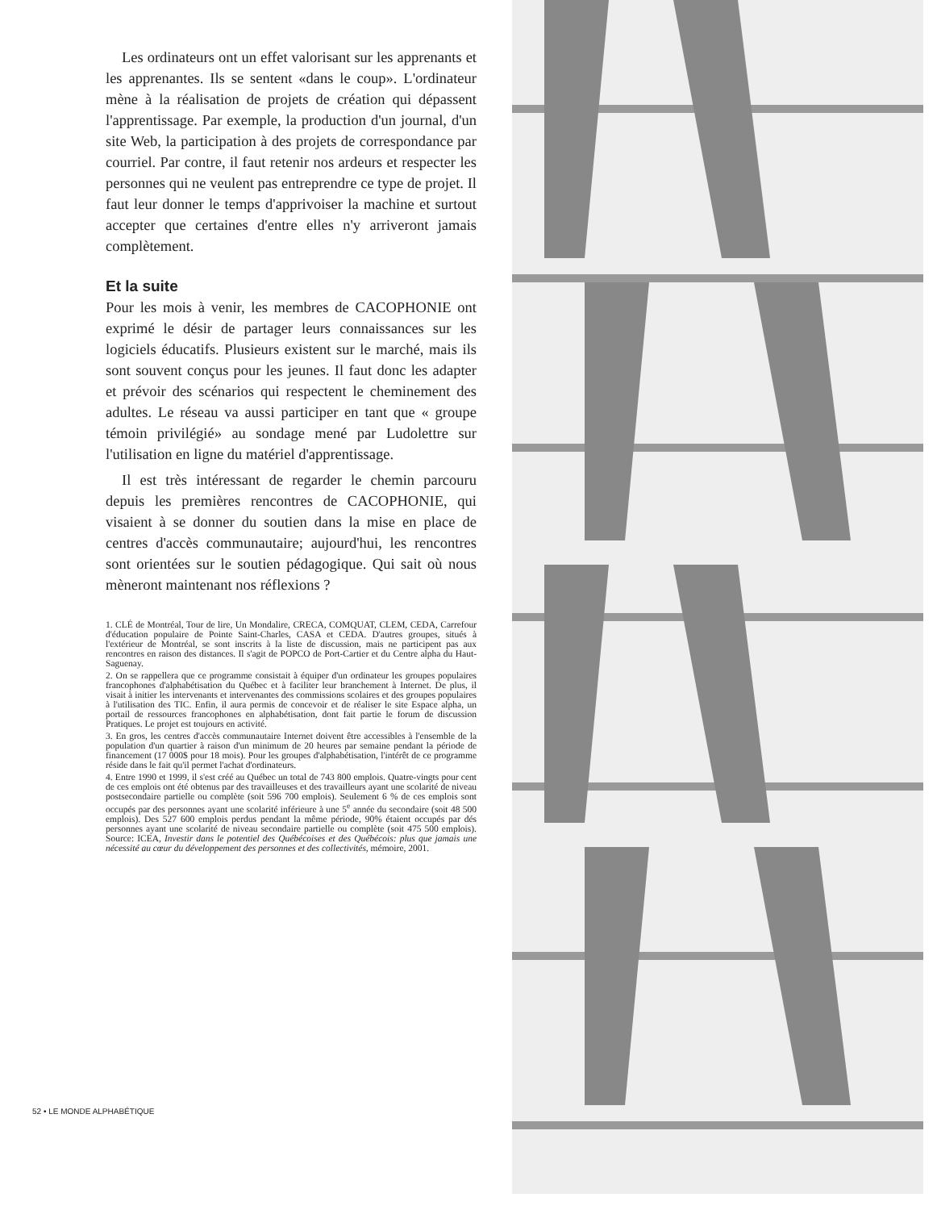Les ordinateurs ont un effet valorisant sur les apprenants et les apprenantes. Ils se sentent «dans le coup». L'ordinateur mène à la réalisation de projets de création qui dépassent l'apprentissage. Par exemple, la production d'un journal, d'un site Web, la participation à des projets de correspondance par courriel. Par contre, il faut retenir nos ardeurs et respecter les personnes qui ne veulent pas entreprendre ce type de projet. Il faut leur donner le temps d'apprivoiser la machine et surtout accepter que certaines d'entre elles n'y arriveront jamais complètement.
Et la suite
Pour les mois à venir, les membres de CACOPHONIE ont exprimé le désir de partager leurs connaissances sur les logiciels éducatifs. Plusieurs existent sur le marché, mais ils sont souvent conçus pour les jeunes. Il faut donc les adapter et prévoir des scénarios qui respectent le cheminement des adultes. Le réseau va aussi participer en tant que « groupe témoin privilégié» au sondage mené par Ludolettre sur l'utilisation en ligne du matériel d'apprentissage.
Il est très intéressant de regarder le chemin parcouru depuis les premières rencontres de CACOPHONIE, qui visaient à se donner du soutien dans la mise en place de centres d'accès communautaire; aujourd'hui, les rencontres sont orientées sur le soutien pédagogique. Qui sait où nous mèneront maintenant nos réflexions ?
1. CLÉ de Montréal, Tour de lire, Un Mondalire, CRECA, COMQUAT, CLEM, CEDA, Carrefour d'éducation populaire de Pointe Saint-Charles, CASA et CEDA. D'autres groupes, situés à l'extérieur de Montréal, se sont inscrits à la liste de discussion, mais ne participent pas aux rencontres en raison des distances. Il s'agit de POPCO de Port-Cartier et du Centre alpha du Haut-Saguenay.
2. On se rappellera que ce programme consistait à équiper d'un ordinateur les groupes populaires francophones d'alphabétisation du Québec et à faciliter leur branchement à Internet. De plus, il visait à initier les intervenants et intervenantes des commissions scolaires et des groupes populaires à l'utilisation des TIC. Enfin, il aura permis de concevoir et de réaliser le site Espace alpha, un portail de ressources francophones en alphabétisation, dont fait partie le forum de discussion Pratiques. Le projet est toujours en activité.
3. En gros, les centres d'accès communautaire Internet doivent être accessibles à l'ensemble de la population d'un quartier à raison d'un minimum de 20 heures par semaine pendant la période de financement (17 000$ pour 18 mois). Pour les groupes d'alphabétisation, l'intérêt de ce programme réside dans le fait qu'il permet l'achat d'ordinateurs.
4. Entre 1990 et 1999, il s'est créé au Québec un total de 743 800 emplois. Quatre-vingts pour cent de ces emplois ont été obtenus par des travailleuses et des travailleurs ayant une scolarité de niveau postsecondaire partielle ou complète (soit 596 700 emplois). Seulement 6 % de ces emplois sont occupés par des personnes ayant une scolarité inférieure à une 5<sup>e</sup> année du secondaire (soit 48 500 emplois). Des 527 600 emplois perdus pendant la même période, 90% étaient occupés par dés personnes ayant une scolarité de niveau secondaire partielle ou complète (soit 475 500 emplois). Source: ICEA, Investir dans le potentiel des Québécoises et des Québécois: plus que jamais une nécessité au cœur du développement des personnes et des collectivités, mémoire, 2001.
52 • LE MONDE ALPHABÉTIQUE